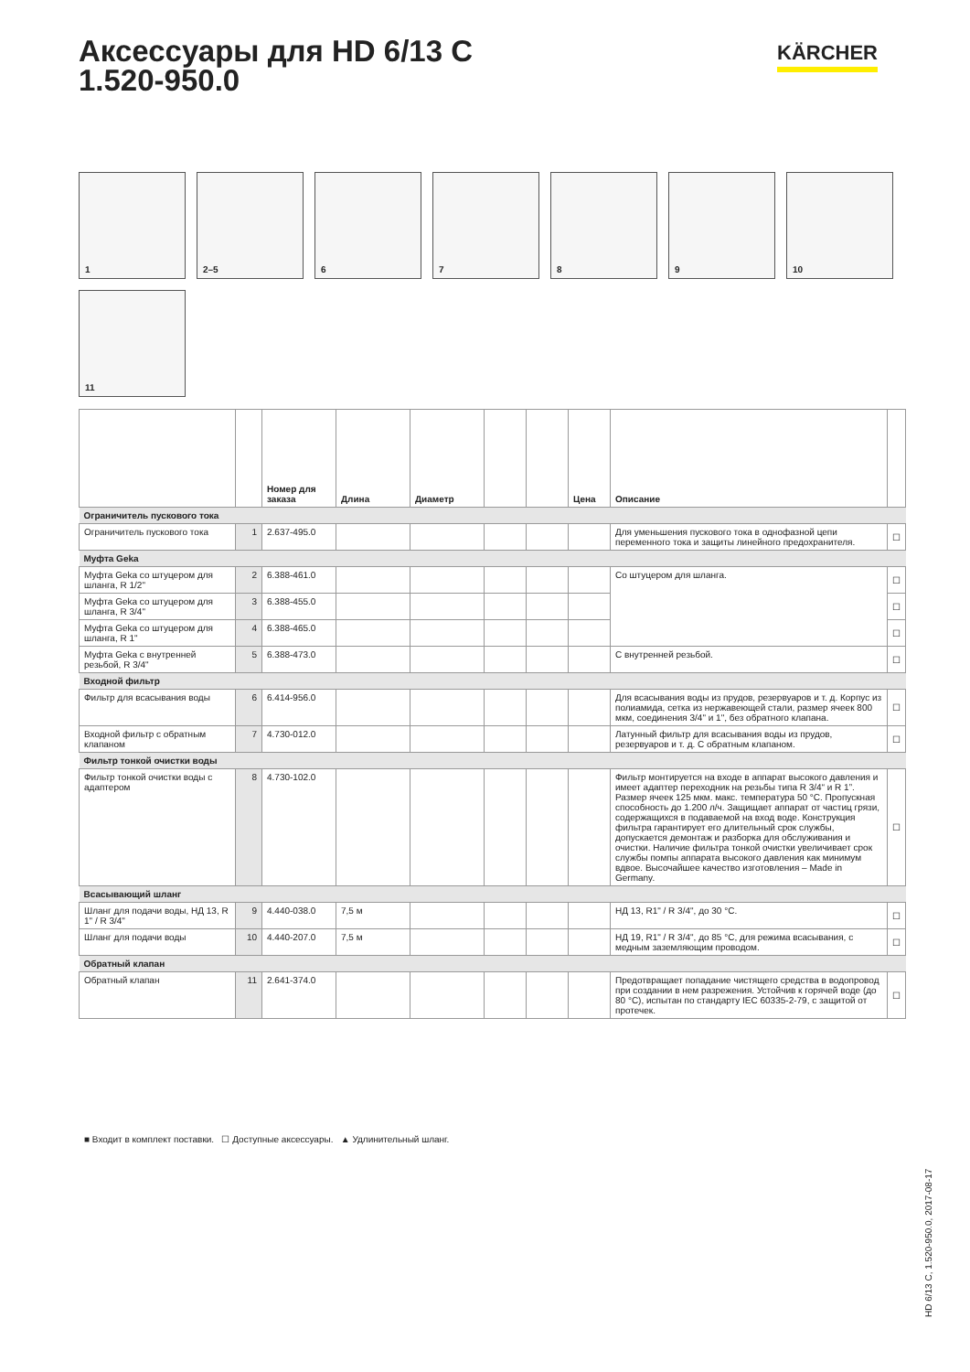Аксессуары для HD 6/13 C
1.520-950.0
KÄRCHER
1
2–5
6
7
8
9
10
11
| | | Номер для заказа | Длина | Диаметр | | | Цена | Описание | |
| --- | --- | --- | --- | --- | --- | --- | --- | --- | --- |
| Ограничитель пускового тока | | | | | | | | | |
| Ограничитель пускового тока | 1 | 2.637-495.0 | | | | | | Для уменьшения пускового тока в однофазной цепи переменного тока и защиты линейного предохранителя. | ☐ |
| Муфта Geka | | | | | | | | | |
| Муфта Geka со штуцером для шланга, R 1/2" | 2 | 6.388-461.0 | | | | | | Со штуцером для шланга. | ☐ |
| Муфта Geka со штуцером для шланга, R 3/4" | 3 | 6.388-455.0 | | | | | | | ☐ |
| Муфта Geka со штуцером для шланга, R 1" | 4 | 6.388-465.0 | | | | | | | ☐ |
| Муфта Geka с внутренней резьбой, R 3/4" | 5 | 6.388-473.0 | | | | | | С внутренней резьбой. | ☐ |
| Входной фильтр | | | | | | | | | |
| Фильтр для всасывания воды | 6 | 6.414-956.0 | | | | | | Для всасывания воды из прудов, резервуаров и т. д. Корпус из полиамида, сетка из нержавеющей стали, размер ячеек 800 мкм, соединения 3/4" и 1", без обратного клапана. | ☐ |
| Входной фильтр с обратным клапаном | 7 | 4.730-012.0 | | | | | | Латунный фильтр для всасывания воды из прудов, резервуаров и т. д. С обратным клапаном. | ☐ |
| Фильтр тонкой очистки воды | | | | | | | | | |
| Фильтр тонкой очистки воды с адаптером | 8 | 4.730-102.0 | | | | | | Фильтр монтируется на входе в аппарат высокого давления и имеет адаптер переходник на резьбы типа R 3/4“ и R 1”. Размер ячеек 125 мкм. макс. температура 50 °C. Пропускная способность до 1.200 л/ч. Защищает аппарат от частиц грязи, содержащихся в подаваемой на вход воде. Конструкция фильтра гарантирует его длительный срок службы, допускается демонтаж и разборка для обслуживания и очистки. Наличие фильтра тонкой очистки увеличивает срок службы помпы аппарата высокого давления как минимум вдвое. Высочайшее качество изготовления – Made in Germany. | ☐ |
| Всасывающий шланг | | | | | | | | | |
| Шланг для подачи воды, НД 13, R 1" / R 3/4" | 9 | 4.440-038.0 | 7,5 м | | | | | НД 13, R1" / R 3/4", до 30 °C. | ☐ |
| Шланг для подачи воды | 10 | 4.440-207.0 | 7,5 м | | | | | НД 19, R1" / R 3/4", до 85 °C, для режима всасывания, с медным заземляющим проводом. | ☐ |
| Обратный клапан | | | | | | | | | |
| Обратный клапан | 11 | 2.641-374.0 | | | | | | Предотвращает попадание чистящего средства в водопровод при создании в нем разрежения. Устойчив к горячей воде (до 80 °C), испытан по стандарту IEC 60335-2-79, с защитой от протечек. | ☐ |
■ Входит в комплект поставки. ☐ Доступные аксессуары. ▲ Удлинительный шланг.
HD 6/13 C, 1.520-950.0, 2017-08-17